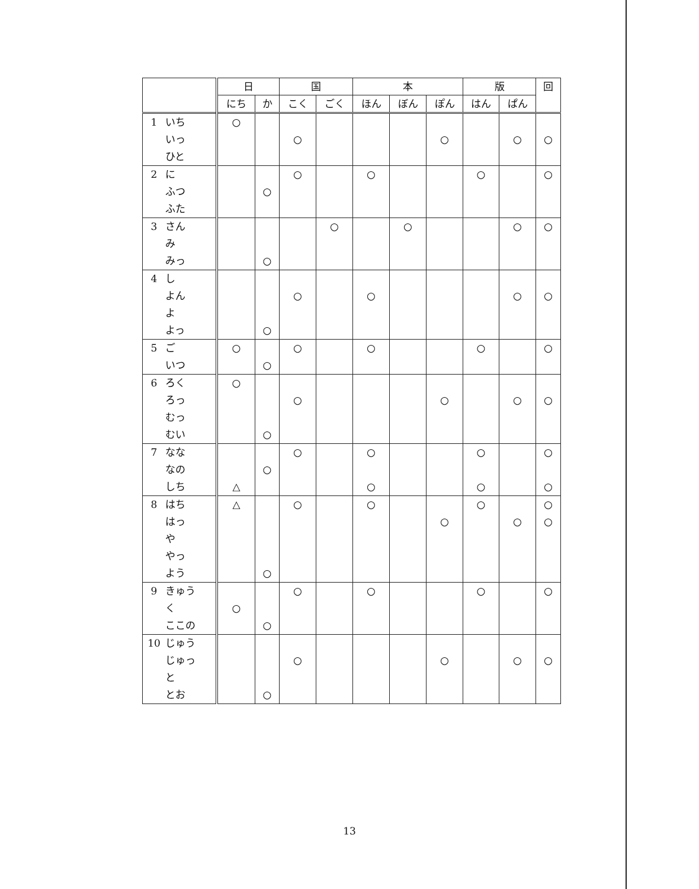| | 日 | | 国 | | 本 | | | 版 | | 回 |
| --- | --- | --- | --- | --- | --- | --- | --- | --- | --- | --- |
| | にち | か | こく | ごく | ほん | ぼん | ぽん | はん | ぱん | |
| 1 いち いっ ひと | ○ | | ○ | | | | ○ | | ○ | ○ |
| 2 に ふつ ふた | | ○ | ○ | | ○ | | | ○ | | ○ |
| 3 さん み みっ | | ○ | | ○ | | ○ | | | ○ | ○ |
| 4 し よん よ よっ | | ○ | ○ | | ○ | | | | ○ | ○ |
| 5 ご いつ | ○ | ○ | ○ | | ○ | | | ○ | | ○ |
| 6 ろく ろっ むっ むい | ○ | ○ | ○ | | | | ○ | | ○ | ○ |
| 7 なな なの しち | △ | ○ | ○ | | ○ ○ | | | ○ ○ | | ○ ○ |
| 8 はち はっ や やっ よう | △ | ○ | ○ | | ○ | | ○ | ○ | ○ | ○ ○ |
| 9 きゅう く ここの | ○ | ○ | ○ | | ○ | | | ○ | | ○ |
| 10 じゅう じゅっ と とお | | ○ | ○ | | | | ○ | | ○ | ○ |
13